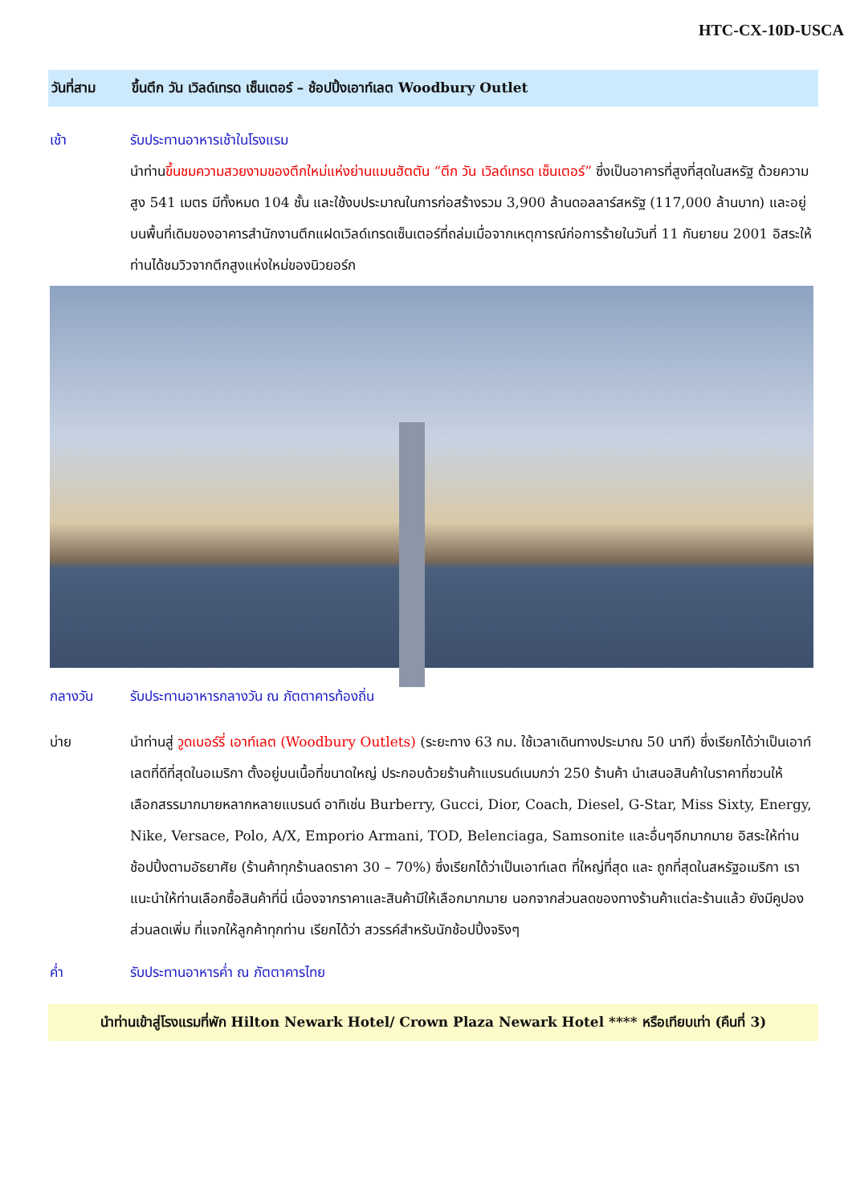HTC-CX-10D-USCA
วันที่สาม ขึ้นตึก วัน เวิลด์เทรด เซ็นเตอร์ – ช้อปปิ้งเอาท์เลต Woodbury Outlet
เช้า รับประทานอาหารเช้าในโรงแรม
นำท่านขึ้นชมความสวยงามของตึกใหม่แห่งย่านแมนฮัตตัน “ตึก วัน เวิลด์เทรด เซ็นเตอร์” ซึ่งเป็นอาคารที่สูงที่สุดในสหรัฐ ด้วยความสูง 541 เมตร มีทั้งหมด 104 ชั้น และใช้งบประมาณในการก่อสร้างรวม 3,900 ล้านดอลลาร์สหรัฐ (117,000 ล้านบาท) และอยู่บนพื้นที่เดิมของอาคารสำนักงานตึกแฝดเวิลด์เทรดเซ็นเตอร์ที่ถล่มเมื่อจากเหตุการณ์ก่อการร้ายในวันที่ 11 กันยายน 2001 อิสระให้ท่านได้ชมวิวจากตึกสูงแห่งใหม่ของนิวยอร์ก
กลางวัน รับประทานอาหารกลางวัน ณ ภัตตาคารท้องถิ่น
บ่าย นำท่านสู่ วูดเบอร์รี่ เอาท์เลต (Woodbury Outlets) (ระยะทาง 63 กม. ใช้เวลาเดินทางประมาณ 50 นาที) ซึ่งเรียกได้ว่าเป็นเอาท์เลตที่ดีที่สุดในอเมริกา ตั้งอยู่บนเนื้อที่ขนาดใหญ่ ประกอบด้วยร้านค้าแบรนด์เนมกว่า 250 ร้านค้า นำเสนอสินค้าในราคาที่ชวนให้เลือกสรรมากมายหลากหลายแบรนด์ อาทิเช่น Burberry, Gucci, Dior, Coach, Diesel, G-Star, Miss Sixty, Energy, Nike, Versace, Polo, A/X, Emporio Armani, TOD, Belenciaga, Samsonite และอื่นๆอีกมากมาย อิสระให้ท่านช้อปปิ้งตามอัธยาศัย (ร้านค้าทุกร้านลดราคา 30 – 70%) ซึ่งเรียกได้ว่าเป็นเอาท์เลต ที่ใหญ่ที่สุด และ ถูกที่สุดในสหรัฐอเมริกา เราแนะนำให้ท่านเลือกซื้อสินค้าที่นี่ เนื่องจากราคาและสินค้ามีให้เลือกมากมาย นอกจากส่วนลดของทางร้านค้าแต่ละร้านแล้ว ยังมีคูปองส่วนลดเพิ่ม ที่แจกให้ลูกค้าทุกท่าน เรียกได้ว่า สวรรค์สำหรับนักช้อปปิ้งจริงๆ
ค่ำ รับประทานอาหารค่ำ ณ ภัตตาคารไทย
นำท่านเข้าสู่โรงแรมที่พัก Hilton Newark Hotel/ Crown Plaza Newark Hotel **** หรือเทียบเท่า (คืนที่ 3)